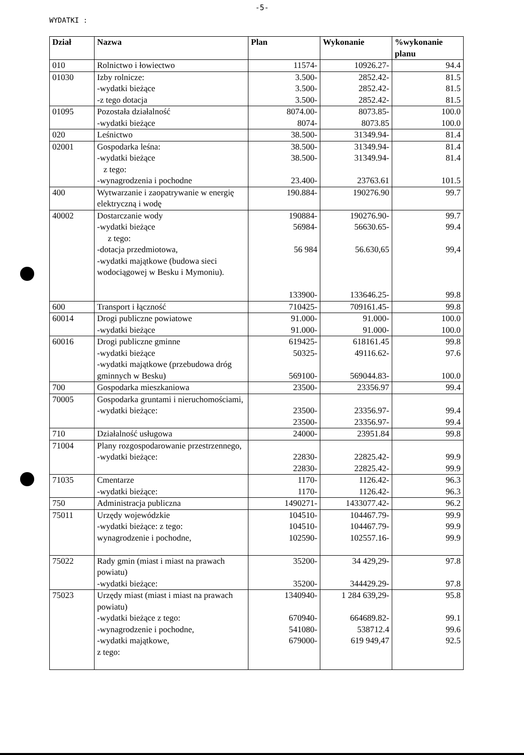-5-
WYDATKI :
| Dział | Nazwa | Plan | Wykonanie | %wykonanie planu |
| --- | --- | --- | --- | --- |
| 010 | Rolnictwo i łowiectwo | 11574- | 10926.27- | 94.4 |
| 01030 | Izby rolnicze: -wydatki bieżące -z tego dotacja | 3.500- 3.500- 3.500- | 2852.42- 2852.42- 2852.42- | 81.5 81.5 81.5 |
| 01095 | Pozostała działalność -wydatki bieżące | 8074.00- 8074- | 8073.85- 8073.85 | 100.0 100.0 |
| 020 | Leśnictwo | 38.500- | 31349.94- | 81.4 |
| 02001 | Gospodarka leśna: -wydatki bieżące z tego: -wynagrodzenia i pochodne | 38.500- 38.500- 23.400- | 31349.94- 31349.94- 23763.61 | 81.4 81.4 101.5 |
| 400 | Wytwarzanie i zaopatrywanie w energię elektryczną i wodę | 190.884- | 190276.90 | 99.7 |
| 40002 | Dostarczanie wody -wydatki bieżące z tego: -dotacja przedmiotowa, -wydatki majątkowe (budowa sieci wodociągowej w Besku i Mymoniu). | 190884- 56984- 56 984 133900- | 190276.90- 56630.65- 56.630,65 133646.25- | 99.7 99.4 99,4 99.8 |
| 600 | Transport i łączność | 710425- | 709161.45- | 99.8 |
| 60014 | Drogi publiczne powiatowe -wydatki bieżące | 91.000- 91.000- | 91.000- 91.000- | 100.0 100.0 |
| 60016 | Drogi publiczne gminne -wydatki bieżące -wydatki majątkowe (przebudowa dróg gminnych w Besku) | 619425- 50325- 569100- | 618161.45 49116.62- 569044.83- | 99.8 97.6 100.0 |
| 700 | Gospodarka mieszkaniowa | 23500- | 23356.97 | 99.4 |
| 70005 | Gospodarka gruntami i nieruchomościami, -wydatki bieżące: | 23500- 23500- | 23356.97- 23356.97- | 99.4 99.4 |
| 710 | Działalność usługowa | 24000- | 23951.84 | 99.8 |
| 71004 | Plany rozgospodarowanie przestrzennego, -wydatki bieżące: | 22830- 22830- | 22825.42- 22825.42- | 99.9 99.9 |
| 71035 | Cmentarze -wydatki bieżące: | 1170- 1170- | 1126.42- 1126.42- | 96.3 96.3 |
| 750 | Administracja publiczna | 1490271- | 1433077.42- | 96.2 |
| 75011 | Urzędy wojewódzkie -wydatki bieżące: z tego: wynagrodzenie i pochodne, | 104510- 104510- 102590- | 104467.79- 104467.79- 102557.16- | 99.9 99.9 99.9 |
| 75022 | Rady gmin (miast i miast na prawach powiatu) -wydatki bieżące: | 35200- 35200- | 34 429,29- 344429.29- | 97.8 97.8 |
| 75023 | Urzędy miast (miast i miast na prawach powiatu) -wydatki bieżące z tego: -wynagrodzenie i pochodne, -wydatki majątkowe, z tego: | 1340940- 670940- 541080- 679000- | 1 284 639,29- 664689.82- 538712.4 619 949,47 | 95.8 99.1 99.6 92.5 |